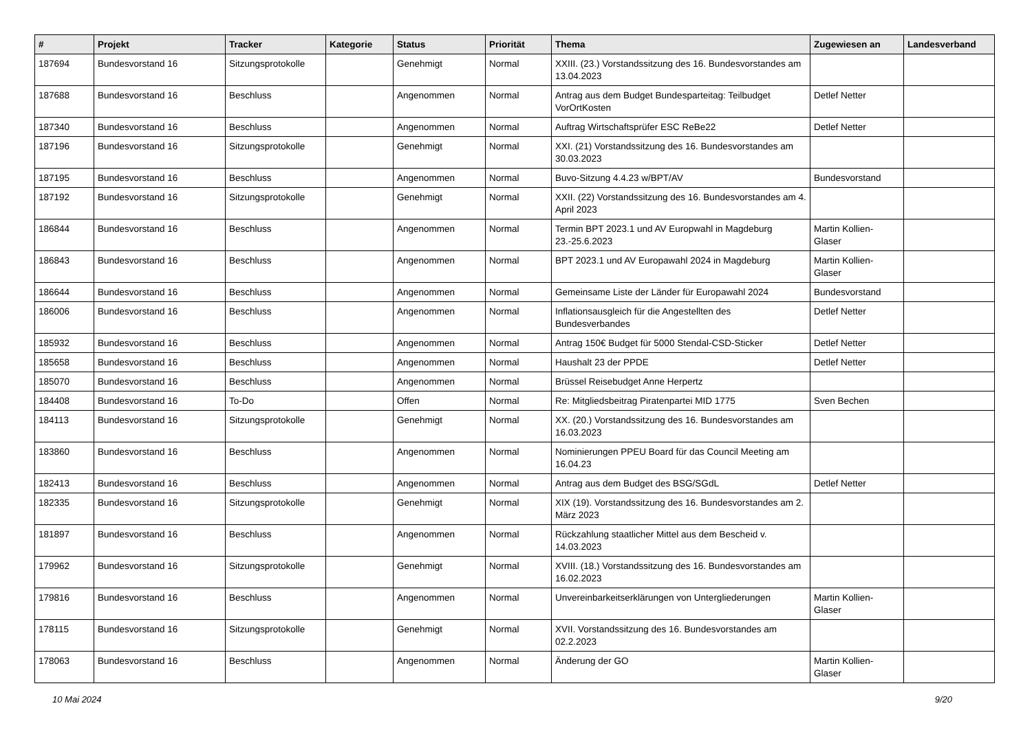| # | Projekt | Tracker | Kategorie | Status | Priorität | Thema | Zugewiesen an | Landesverband |
| --- | --- | --- | --- | --- | --- | --- | --- | --- |
| 187694 | Bundesvorstand 16 | Sitzungsprotokolle | | Genehmigt | Normal | XXIII. (23.) Vorstandssitzung des 16. Bundesvorstandes am 13.04.2023 | | |
| 187688 | Bundesvorstand 16 | Beschluss | | Angenommen | Normal | Antrag aus dem Budget Bundesparteitag: Teilbudget VorOrtKosten | Detlef Netter | |
| 187340 | Bundesvorstand 16 | Beschluss | | Angenommen | Normal | Auftrag Wirtschaftsprüfer ESC ReBe22 | Detlef Netter | |
| 187196 | Bundesvorstand 16 | Sitzungsprotokolle | | Genehmigt | Normal | XXI. (21) Vorstandssitzung des 16. Bundesvorstandes am 30.03.2023 | | |
| 187195 | Bundesvorstand 16 | Beschluss | | Angenommen | Normal | Buvo-Sitzung 4.4.23 w/BPT/AV | Bundesvorstand | |
| 187192 | Bundesvorstand 16 | Sitzungsprotokolle | | Genehmigt | Normal | XXII. (22) Vorstandssitzung des 16. Bundesvorstandes am 4. April 2023 | | |
| 186844 | Bundesvorstand 16 | Beschluss | | Angenommen | Normal | Termin BPT 2023.1 und AV Europwahl in Magdeburg 23.-25.6.2023 | Martin Kollien-Glaser | |
| 186843 | Bundesvorstand 16 | Beschluss | | Angenommen | Normal | BPT 2023.1 und AV Europawahl 2024 in Magdeburg | Martin Kollien-Glaser | |
| 186644 | Bundesvorstand 16 | Beschluss | | Angenommen | Normal | Gemeinsame Liste der Länder für Europawahl 2024 | Bundesvorstand | |
| 186006 | Bundesvorstand 16 | Beschluss | | Angenommen | Normal | Inflationsausgleich für die Angestellten des Bundesverbandes | Detlef Netter | |
| 185932 | Bundesvorstand 16 | Beschluss | | Angenommen | Normal | Antrag 150€ Budget für 5000 Stendal-CSD-Sticker | Detlef Netter | |
| 185658 | Bundesvorstand 16 | Beschluss | | Angenommen | Normal | Haushalt 23 der PPDE | Detlef Netter | |
| 185070 | Bundesvorstand 16 | Beschluss | | Angenommen | Normal | Brüssel Reisebudget Anne Herpertz | | |
| 184408 | Bundesvorstand 16 | To-Do | | Offen | Normal | Re: Mitgliedsbeitrag Piratenpartei MID 1775 | Sven Bechen | |
| 184113 | Bundesvorstand 16 | Sitzungsprotokolle | | Genehmigt | Normal | XX. (20.) Vorstandssitzung des 16. Bundesvorstandes am 16.03.2023 | | |
| 183860 | Bundesvorstand 16 | Beschluss | | Angenommen | Normal | Nominierungen PPEU Board für das Council Meeting am 16.04.23 | | |
| 182413 | Bundesvorstand 16 | Beschluss | | Angenommen | Normal | Antrag aus dem Budget des BSG/SGdL | Detlef Netter | |
| 182335 | Bundesvorstand 16 | Sitzungsprotokolle | | Genehmigt | Normal | XIX (19). Vorstandssitzung des 16. Bundesvorstandes am 2. März 2023 | | |
| 181897 | Bundesvorstand 16 | Beschluss | | Angenommen | Normal | Rückzahlung staatlicher Mittel aus dem Bescheid v. 14.03.2023 | | |
| 179962 | Bundesvorstand 16 | Sitzungsprotokolle | | Genehmigt | Normal | XVIII. (18.) Vorstandssitzung des 16. Bundesvorstandes am 16.02.2023 | | |
| 179816 | Bundesvorstand 16 | Beschluss | | Angenommen | Normal | Unvereinbarkeitserklärungen von Untergliederungen | Martin Kollien-Glaser | |
| 178115 | Bundesvorstand 16 | Sitzungsprotokolle | | Genehmigt | Normal | XVII. Vorstandssitzung des 16. Bundesvorstandes am 02.2.2023 | | |
| 178063 | Bundesvorstand 16 | Beschluss | | Angenommen | Normal | Änderung der GO | Martin Kollien-Glaser | |
10 Mai 2024 9/20